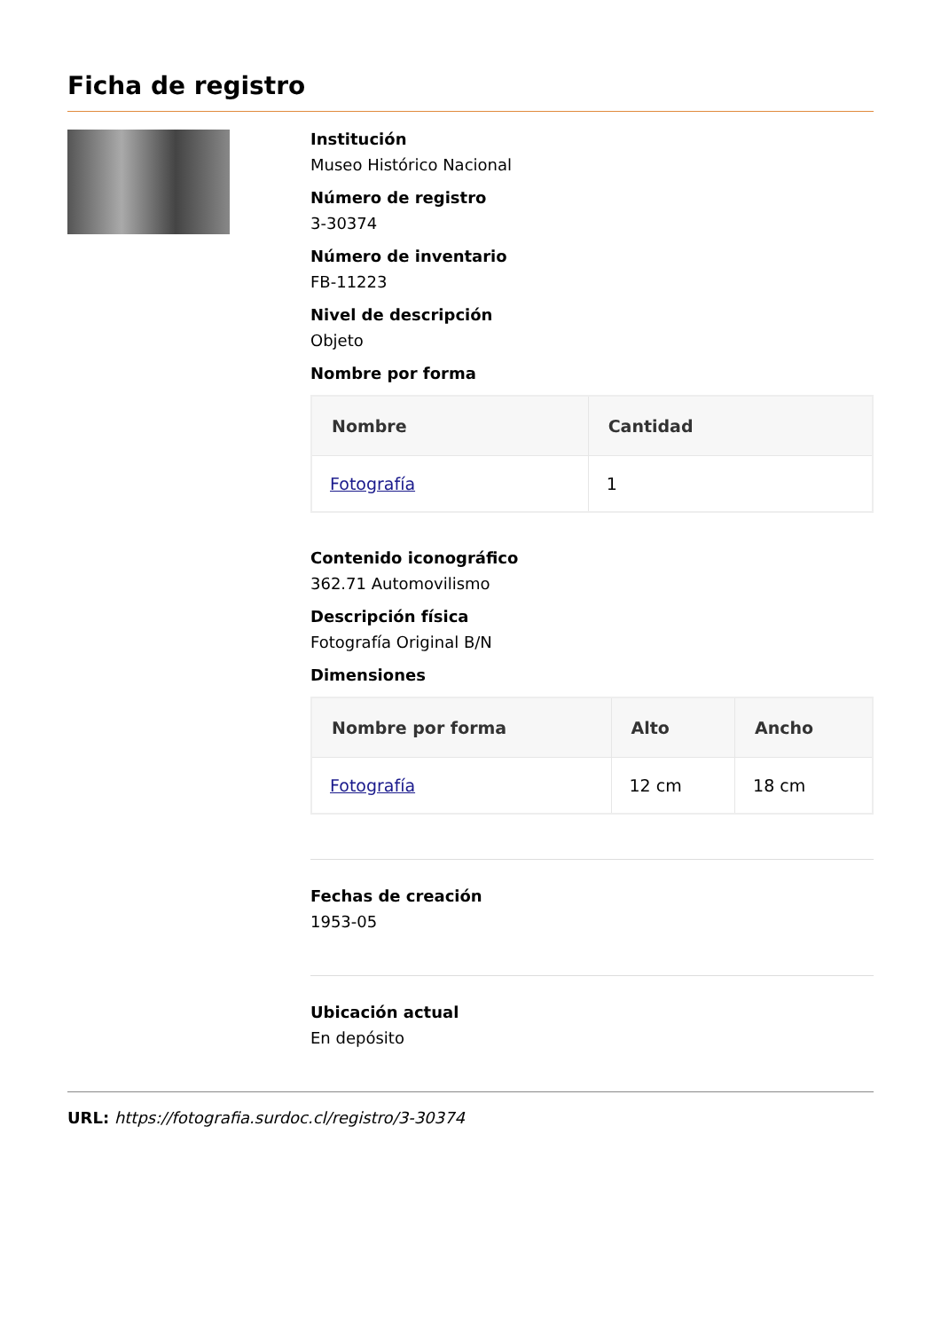Ficha de registro
Institución
Museo Histórico Nacional
Número de registro
3-30374
Número de inventario
FB-11223
Nivel de descripción
Objeto
Nombre por forma
| Nombre | Cantidad |
| --- | --- |
| Fotografía | 1 |
Contenido iconográfico
362.71 Automovilismo
Descripción física
Fotografía Original B/N
Dimensiones
| Nombre por forma | Alto | Ancho |
| --- | --- | --- |
| Fotografía | 12 cm | 18 cm |
Fechas de creación
1953-05
Ubicación actual
En depósito
URL: https://fotografia.surdoc.cl/registro/3-30374